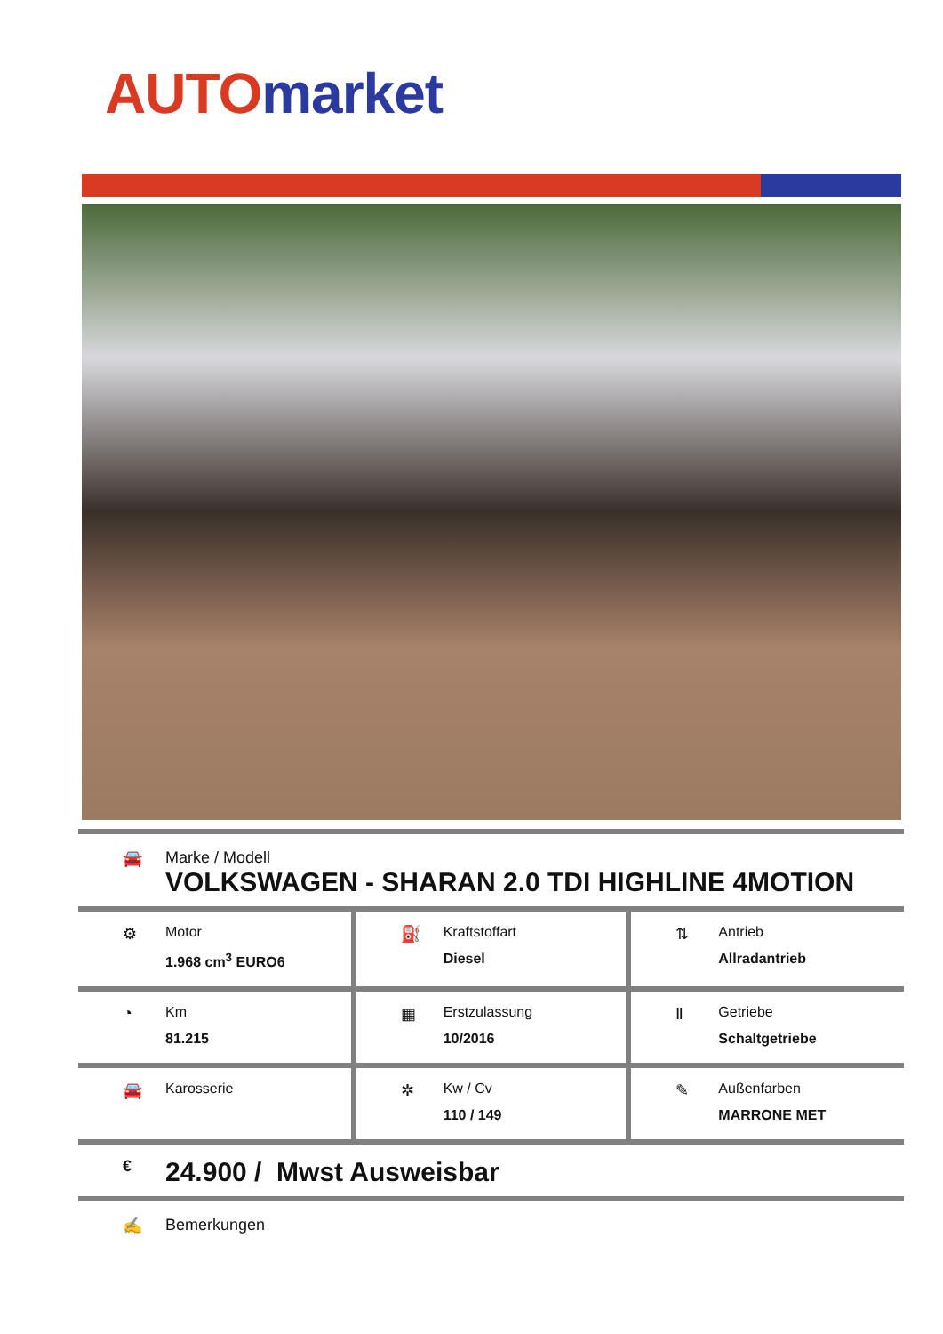AUTO market
🚘 Marke / Modell
VOLKSWAGEN - SHARAN 2.0 TDI HIGHLINE 4MOTION
| ⚙ Motor 1.968 cm<sup>3</sup> EURO6 | ⛽ Kraftstoffart Diesel | ⇅ Antrieb Allradantrieb |
| ◔ Km 81.215 | ▦ Erstzulassung 10/2016 | Ⅱ Getriebe Schaltgetriebe |
| 🚘 Karosserie | ✲ Kw / Cv 110 / 149 | ✎ Außenfarben MARRONE MET |
€
24.900 / Mwst Ausweisbar
✍ Bemerkungen